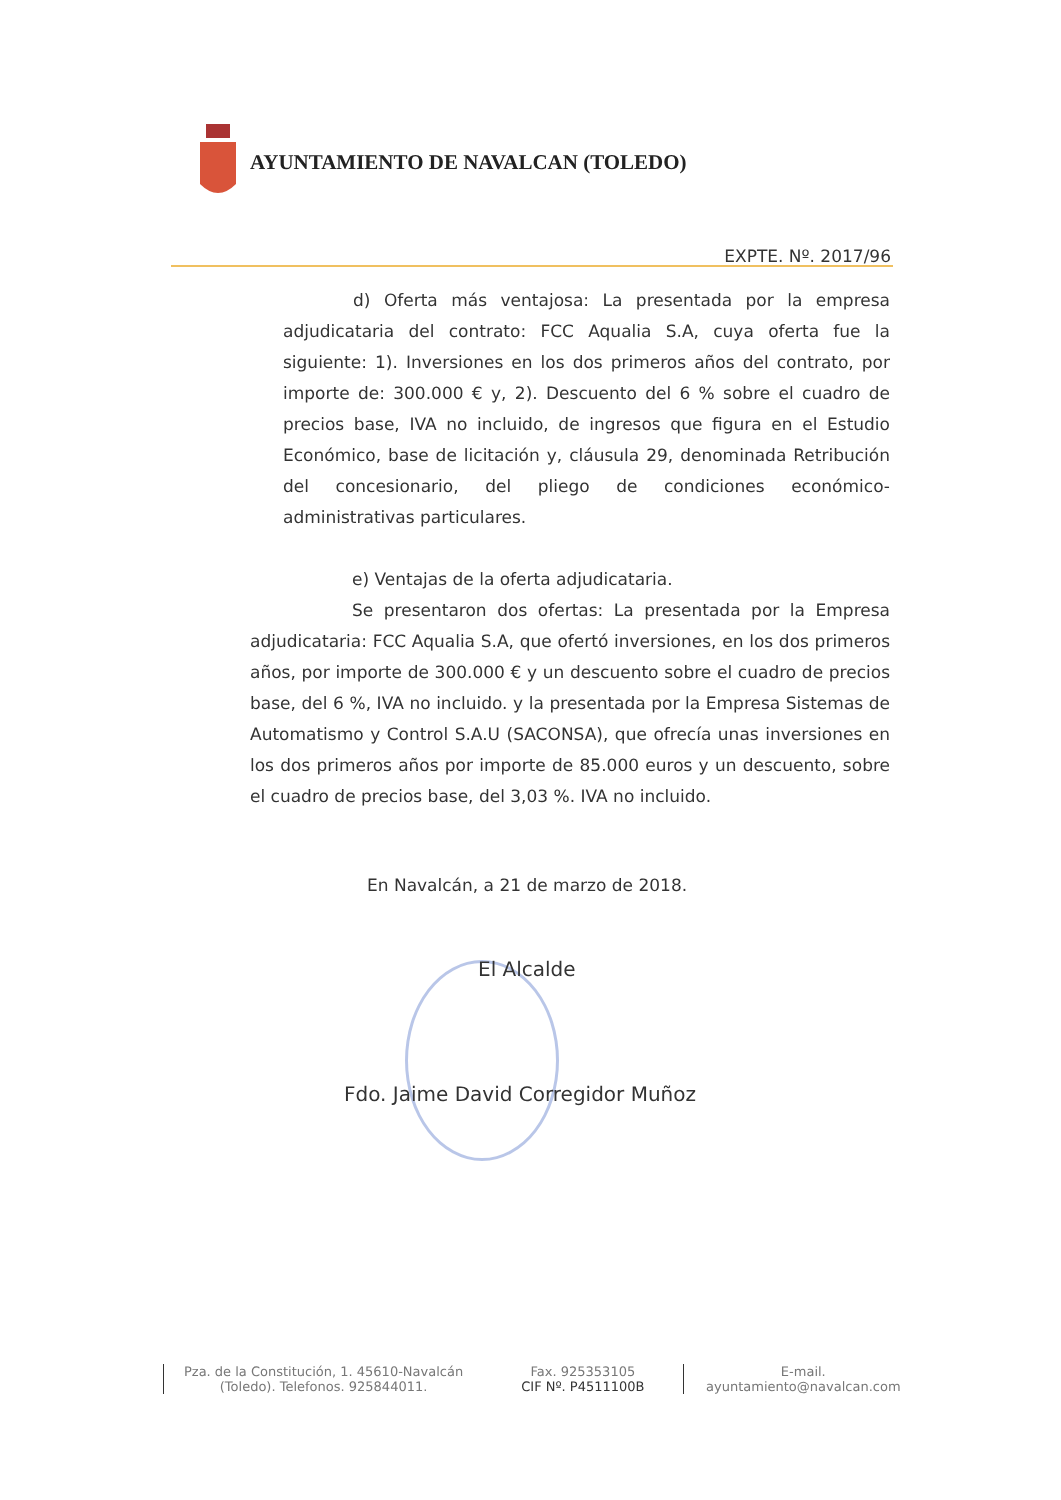AYUNTAMIENTO DE NAVALCAN (TOLEDO)
EXPTE. Nº. 2017/96
d) Oferta más ventajosa: La presentada por la empresa adjudicataria del contrato: FCC Aqualia S.A, cuya oferta fue la siguiente: 1). Inversiones en los dos primeros años del contrato, por importe de: 300.000 € y, 2). Descuento del 6 % sobre el cuadro de precios base, IVA no incluido, de ingresos que figura en el Estudio Económico, base de licitación y, cláusula 29, denominada Retribución del concesionario, del pliego de condiciones económico-administrativas particulares.
e) Ventajas de la oferta adjudicataria.
Se presentaron dos ofertas: La presentada por la Empresa adjudicataria: FCC Aqualia S.A, que ofertó inversiones, en los dos primeros años, por importe de 300.000 € y un descuento sobre el cuadro de precios base, del 6 %, IVA no incluido. y la presentada por la Empresa Sistemas de Automatismo y Control S.A.U (SACONSA), que ofrecía unas inversiones en los dos primeros años por importe de 85.000 euros y un descuento, sobre el cuadro de precios base, del 3,03 %. IVA no incluido.
En Navalcán, a 21 de marzo de 2018.
El Alcalde
Fdo. Jaime David Corregidor Muñoz
Pza. de la Constitución, 1. 45610-Navalcán (Toledo). Telefonos. 925844011.
Fax. 925353105
CIF Nº. P4511100B
E-mail.
ayuntamiento@navalcan.com